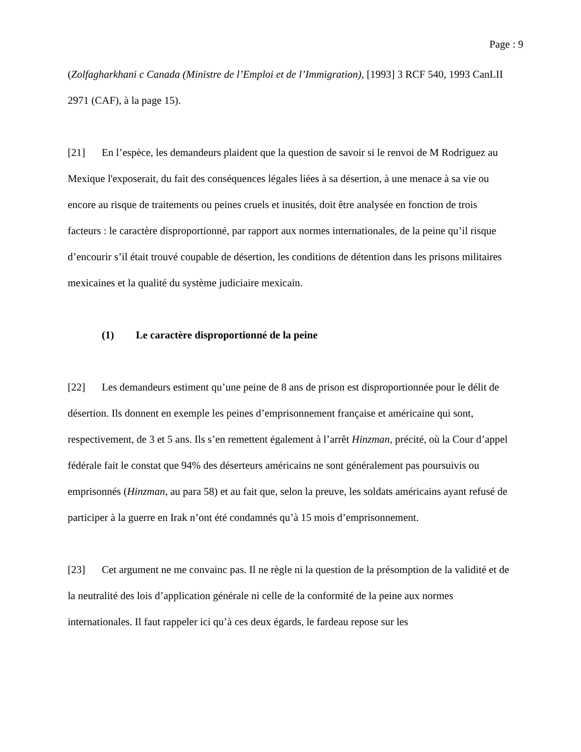Page : 9
(Zolfagharkhani c Canada (Ministre de l’Emploi et de l’Immigration), [1993] 3 RCF 540, 1993 CanLII 2971 (CAF), à la page 15).
[21] En l’espèce, les demandeurs plaident que la question de savoir si le renvoi de M Rodriguez au Mexique l'exposerait, du fait des conséquences légales liées à sa désertion, à une menace à sa vie ou encore au risque de traitements ou peines cruels et inusités, doit être analysée en fonction de trois facteurs : le caractère disproportionné, par rapport aux normes internationales, de la peine qu’il risque d’encourir s’il était trouvé coupable de désertion, les conditions de détention dans les prisons militaires mexicaines et la qualité du système judiciaire mexicain.
(1) Le caractère disproportionné de la peine
[22] Les demandeurs estiment qu’une peine de 8 ans de prison est disproportionnée pour le délit de désertion. Ils donnent en exemple les peines d’emprisonnement française et américaine qui sont, respectivement, de 3 et 5 ans. Ils s’en remettent également à l’arrêt Hinzman, précité, où la Cour d’appel fédérale fait le constat que 94% des déserteurs américains ne sont généralement pas poursuivis ou emprisonnés (Hinzman, au para 58) et au fait que, selon la preuve, les soldats américains ayant refusé de participer à la guerre en Irak n’ont été condamnés qu’à 15 mois d’emprisonnement.
[23] Cet argument ne me convainc pas. Il ne règle ni la question de la présomption de la validité et de la neutralité des lois d’application générale ni celle de la conformité de la peine aux normes internationales. Il faut rappeler ici qu’à ces deux égards, le fardeau repose sur les